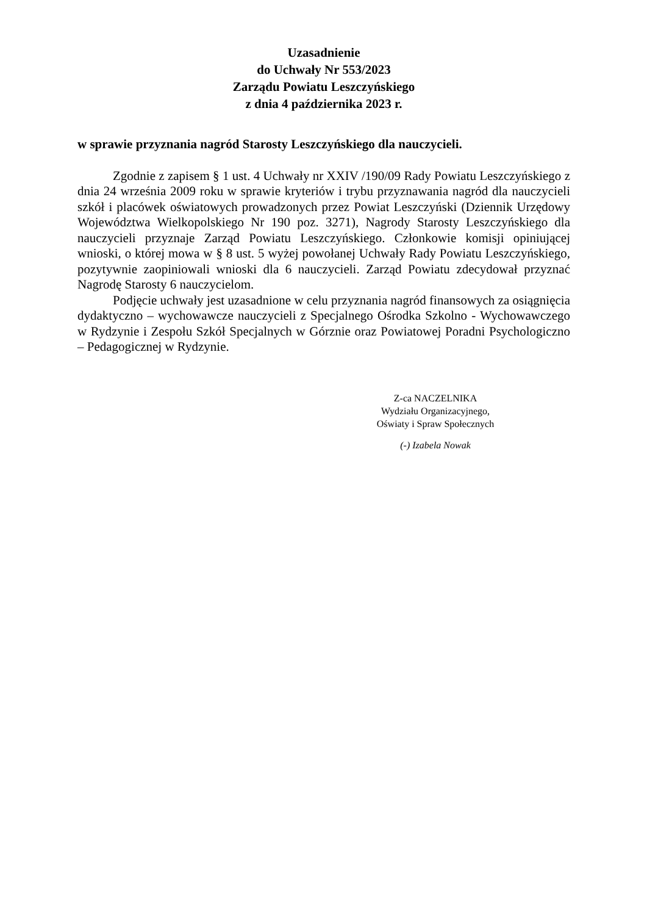Uzasadnienie
do Uchwały Nr 553/2023
Zarządu Powiatu Leszczyńskiego
z dnia 4 października 2023 r.
w sprawie przyznania nagród Starosty Leszczyńskiego dla nauczycieli.
Zgodnie z zapisem § 1 ust. 4 Uchwały nr XXIV /190/09 Rady Powiatu Leszczyńskiego z dnia 24 września 2009 roku w sprawie kryteriów i trybu przyznawania nagród dla nauczycieli szkół i placówek oświatowych prowadzonych przez Powiat Leszczyński (Dziennik Urzędowy Województwa Wielkopolskiego Nr 190 poz. 3271), Nagrody Starosty Leszczyńskiego dla nauczycieli przyznaje Zarząd Powiatu Leszczyńskiego. Członkowie komisji opiniującej wnioski, o której mowa w § 8 ust. 5 wyżej powołanej Uchwały Rady Powiatu Leszczyńskiego, pozytywnie zaopiniowali wnioski dla 6 nauczycieli. Zarząd Powiatu zdecydował przyznać Nagrodę Starosty 6 nauczycielom.
Podjęcie uchwały jest uzasadnione w celu przyznania nagród finansowych za osiągnięcia dydaktyczno – wychowawcze nauczycieli z Specjalnego Ośrodka Szkolno - Wychowawczego w Rydzynie i Zespołu Szkół Specjalnych w Górznie oraz Powiatowej Poradni Psychologiczno – Pedagogicznej w Rydzynie.
Z-ca NACZELNIKA
Wydziału Organizacyjnego,
Oświaty i Spraw Społecznych
(-) Izabela Nowak